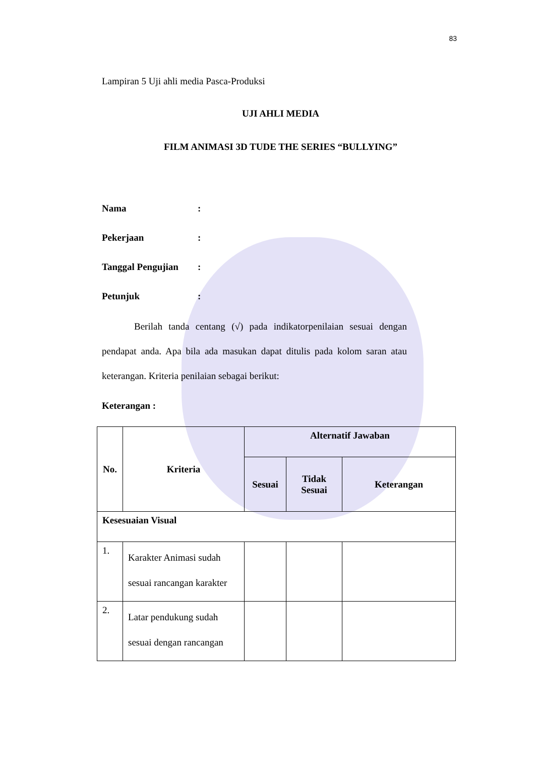83
Lampiran 5 Uji ahli media Pasca-Produksi
UJI AHLI MEDIA
FILM ANIMASI 3D TUDE THE SERIES “BULLYING”
Nama:
Pekerjaan:
Tanggal Pengujian:
Petunjuk:
Berilah tanda centang (√) pada indikatorpenilaian sesuai dengan pendapat anda. Apa bila ada masukan dapat ditulis pada kolom saran atau keterangan. Kriteria penilaian sebagai berikut:
Keterangan :
| No. | Kriteria | Alternatif Jawaban | | |
| --- | --- | --- | --- | --- |
| | | Sesuai | Tidak Sesuai | Keterangan |
| Kesesuaian Visual | | | | |
| 1. | Karakter Animasi sudah sesuai rancangan karakter | | | |
| 2. | Latar pendukung sudah sesuai dengan rancangan | | | |